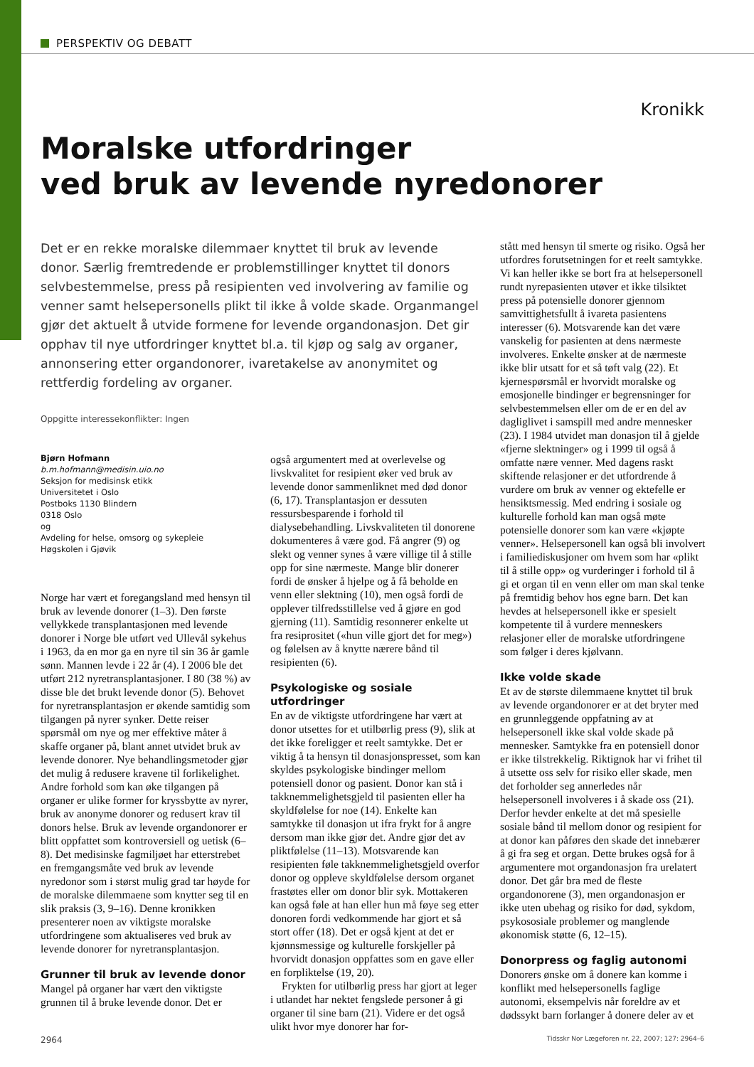PERSPEKTIV OG DEBATT
Kronikk
Moralske utfordringer
ved bruk av levende nyredonorer
Det er en rekke moralske dilemmaer knyttet til bruk av levende donor. Særlig fremtredende er problemstillinger knyttet til donors selvbestemmelse, press på resipienten ved involvering av familie og venner samt helsepersonells plikt til ikke å volde skade. Organmangel gjør det aktuelt å utvide formene for levende organdonasjon. Det gir opphav til nye utfordringer knyttet bl.a. til kjøp og salg av organer, annonsering etter organdonorer, ivaretakelse av anonymitet og rettferdig fordeling av organer.
Oppgitte interessekonflikter: Ingen
Bjørn Hofmann
b.m.hofmann@medisin.uio.no
Seksjon for medisinsk etikk
Universitetet i Oslo
Postboks 1130 Blindern
0318 Oslo
og
Avdeling for helse, omsorg og sykepleie
Høgskolen i Gjøvik
Norge har vært et foregangsland med hensyn til bruk av levende donorer (1–3). Den første vellykkede transplantasjonen med levende donorer i Norge ble utført ved Ullevål sykehus i 1963, da en mor ga en nyre til sin 36 år gamle sønn. Mannen levde i 22 år (4). I 2006 ble det utført 212 nyretransplantasjoner. I 80 (38 %) av disse ble det brukt levende donor (5). Behovet for nyretransplantasjon er økende samtidig som tilgangen på nyrer synker. Dette reiser spørsmål om nye og mer effektive måter å skaffe organer på, blant annet utvidet bruk av levende donorer. Nye behandlingsmetoder gjør det mulig å redusere kravene til forlikelighet. Andre forhold som kan øke tilgangen på organer er ulike former for kryssbytte av nyrer, bruk av anonyme donorer og redusert krav til donors helse. Bruk av levende organdonorer er blitt oppfattet som kontroversiell og uetisk (6–8). Det medisinske fagmiljøet har etterstrebet en fremgangsmåte ved bruk av levende nyredonor som i størst mulig grad tar høyde for de moralske dilemmaene som knytter seg til en slik praksis (3, 9–16). Denne kronikken presenterer noen av viktigste moralske utfordringene som aktualiseres ved bruk av levende donorer for nyretransplantasjon.
Grunner til bruk av levende donor
Mangel på organer har vært den viktigste grunnen til å bruke levende donor. Det er
også argumentert med at overlevelse og livskvalitet for resipient øker ved bruk av levende donor sammenliknet med død donor (6, 17). Transplantasjon er dessuten ressursbesparende i forhold til dialysebehandling. Livskvaliteten til donorene dokumenteres å være god. Få angrer (9) og slekt og venner synes å være villige til å stille opp for sine nærmeste. Mange blir donerer fordi de ønsker å hjelpe og å få beholde en venn eller slektning (10), men også fordi de opplever tilfredsstillelse ved å gjøre en god gjerning (11). Samtidig resonnerer enkelte ut fra resiprositet («hun ville gjort det for meg») og følelsen av å knytte nærere bånd til resipienten (6).
Psykologiske og sosiale utfordringer
En av de viktigste utfordringene har vært at donor utsettes for et utilbørlig press (9), slik at det ikke foreligger et reelt samtykke. Det er viktig å ta hensyn til donasjonspresset, som kan skyldes psykologiske bindinger mellom potensiell donor og pasient. Donor kan stå i takknemmelighetsgjeld til pasienten eller ha skyldfølelse for noe (14). Enkelte kan samtykke til donasjon ut ifra frykt for å angre dersom man ikke gjør det. Andre gjør det av pliktfølelse (11–13). Motsvarende kan resipienten føle takknemmelighetsgjeld overfor donor og oppleve skyldfølelse dersom organet frastøtes eller om donor blir syk. Mottakeren kan også føle at han eller hun må føye seg etter donoren fordi vedkommende har gjort et så stort offer (18). Det er også kjent at det er kjønnsmessige og kulturelle forskjeller på hvorvidt donasjon oppfattes som en gave eller en forpliktelse (19, 20).
Frykten for utilbørlig press har gjort at leger i utlandet har nektet fengslede personer å gi organer til sine barn (21). Videre er det også ulikt hvor mye donorer har for-
stått med hensyn til smerte og risiko. Også her utfordres forutsetningen for et reelt samtykke. Vi kan heller ikke se bort fra at helsepersonell rundt nyrepasienten utøver et ikke tilsiktet press på potensielle donorer gjennom samvittighetsfullt å ivareta pasientens interesser (6). Motsvarende kan det være vanskelig for pasienten at dens nærmeste involveres. Enkelte ønsker at de nærmeste ikke blir utsatt for et så tøft valg (22). Et kjernespørsmål er hvorvidt moralske og emosjonelle bindinger er begrensninger for selvbestemmelsen eller om de er en del av dagliglivet i samspill med andre mennesker (23). I 1984 utvidet man donasjon til å gjelde «fjerne slektninger» og i 1999 til også å omfatte nære venner. Med dagens raskt skiftende relasjoner er det utfordrende å vurdere om bruk av venner og ektefelle er hensiktsmessig. Med endring i sosiale og kulturelle forhold kan man også møte potensielle donorer som kan være «kjøpte venner». Helsepersonell kan også bli involvert i familiediskusjoner om hvem som har «plikt til å stille opp» og vurderinger i forhold til å gi et organ til en venn eller om man skal tenke på fremtidig behov hos egne barn. Det kan hevdes at helsepersonell ikke er spesielt kompetente til å vurdere menneskers relasjoner eller de moralske utfordringene som følger i deres kjølvann.
Ikke volde skade
Et av de største dilemmaene knyttet til bruk av levende organdonorer er at det bryter med en grunnleggende oppfatning av at helsepersonell ikke skal volde skade på mennesker. Samtykke fra en potensiell donor er ikke tilstrekkelig. Riktignok har vi frihet til å utsette oss selv for risiko eller skade, men det forholder seg annerledes når helsepersonell involveres i å skade oss (21). Derfor hevder enkelte at det må spesielle sosiale bånd til mellom donor og resipient for at donor kan påføres den skade det innebærer å gi fra seg et organ. Dette brukes også for å argumentere mot organdonasjon fra urelatert donor. Det går bra med de fleste organdonorene (3), men organdonasjon er ikke uten ubehag og risiko for død, sykdom, psykososiale problemer og manglende økonomisk støtte (6, 12–15).
Donorpress og faglig autonomi
Donorers ønske om å donere kan komme i konflikt med helsepersonells faglige autonomi, eksempelvis når foreldre av et dødssykt barn forlanger å donere deler av et
2964 Tidsskr Nor Lægeforen nr. 22, 2007; 127: 2964–6